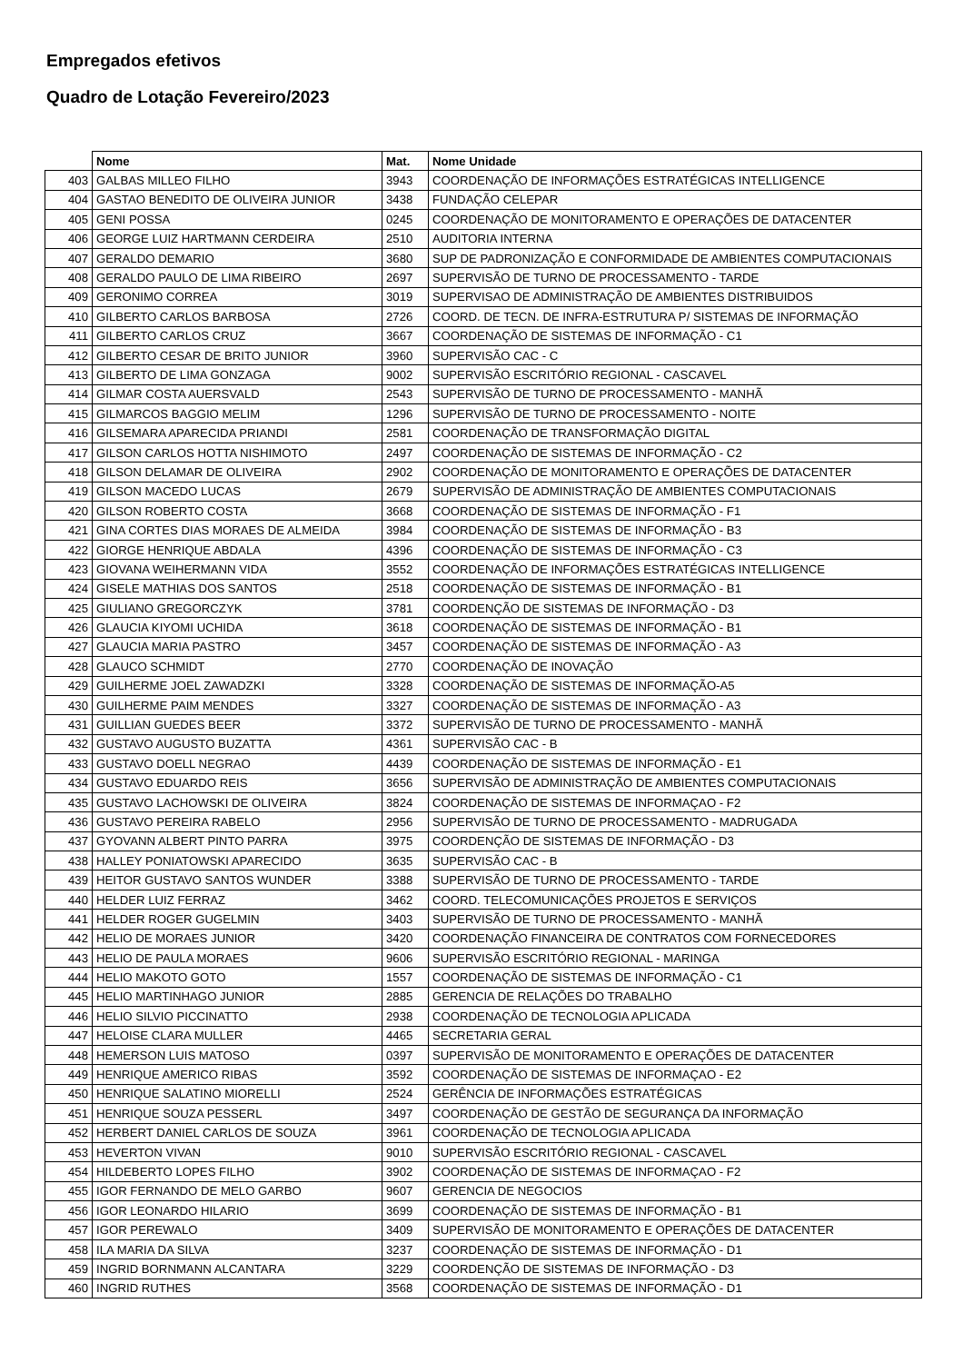Empregados efetivos
Quadro de Lotação Fevereiro/2023
| | Nome | Mat. | Nome Unidade |
| --- | --- | --- | --- |
| 403 | GALBAS MILLEO FILHO | 3943 | COORDENAÇÃO DE INFORMAÇÕES ESTRATÉGICAS INTELLIGENCE |
| 404 | GASTAO BENEDITO DE OLIVEIRA JUNIOR | 3438 | FUNDAÇÃO CELEPAR |
| 405 | GENI POSSA | 0245 | COORDENAÇÃO DE MONITORAMENTO E OPERAÇÕES DE DATACENTER |
| 406 | GEORGE LUIZ HARTMANN CERDEIRA | 2510 | AUDITORIA INTERNA |
| 407 | GERALDO DEMARIO | 3680 | SUP DE PADRONIZAÇÃO E CONFORMIDADE DE AMBIENTES COMPUTACIONAIS |
| 408 | GERALDO PAULO DE LIMA RIBEIRO | 2697 | SUPERVISÃO DE TURNO DE PROCESSAMENTO - TARDE |
| 409 | GERONIMO CORREA | 3019 | SUPERVISAO DE ADMINISTRAÇÃO DE AMBIENTES DISTRIBUIDOS |
| 410 | GILBERTO CARLOS BARBOSA | 2726 | COORD. DE TECN. DE INFRA-ESTRUTURA P/ SISTEMAS DE INFORMAÇÃO |
| 411 | GILBERTO CARLOS CRUZ | 3667 | COORDENAÇÃO DE SISTEMAS DE INFORMAÇÃO - C1 |
| 412 | GILBERTO CESAR DE BRITO JUNIOR | 3960 | SUPERVISÃO CAC - C |
| 413 | GILBERTO DE LIMA GONZAGA | 9002 | SUPERVISÃO ESCRITÓRIO REGIONAL - CASCAVEL |
| 414 | GILMAR COSTA AUERSVALD | 2543 | SUPERVISÃO DE TURNO DE PROCESSAMENTO - MANHÃ |
| 415 | GILMARCOS BAGGIO MELIM | 1296 | SUPERVISÃO DE TURNO DE PROCESSAMENTO - NOITE |
| 416 | GILSEMARA APARECIDA PRIANDI | 2581 | COORDENAÇÃO DE TRANSFORMAÇÃO DIGITAL |
| 417 | GILSON CARLOS HOTTA NISHIMOTO | 2497 | COORDENAÇÃO DE SISTEMAS DE INFORMAÇÃO - C2 |
| 418 | GILSON DELAMAR DE OLIVEIRA | 2902 | COORDENAÇÃO DE MONITORAMENTO E OPERAÇÕES DE DATACENTER |
| 419 | GILSON MACEDO LUCAS | 2679 | SUPERVISÃO DE ADMINISTRAÇÃO DE AMBIENTES COMPUTACIONAIS |
| 420 | GILSON ROBERTO COSTA | 3668 | COORDENAÇÃO DE SISTEMAS DE INFORMAÇÃO - F1 |
| 421 | GINA CORTES DIAS MORAES DE ALMEIDA | 3984 | COORDENAÇÃO DE SISTEMAS DE INFORMAÇÃO - B3 |
| 422 | GIORGE HENRIQUE ABDALA | 4396 | COORDENAÇÃO DE SISTEMAS DE INFORMAÇÃO - C3 |
| 423 | GIOVANA WEIHERMANN VIDA | 3552 | COORDENAÇÃO DE INFORMAÇÕES ESTRATÉGICAS INTELLIGENCE |
| 424 | GISELE MATHIAS DOS SANTOS | 2518 | COORDENAÇÃO DE SISTEMAS DE INFORMAÇÃO - B1 |
| 425 | GIULIANO GREGORCZYK | 3781 | COORDENÇÃO DE SISTEMAS DE INFORMAÇÃO - D3 |
| 426 | GLAUCIA KIYOMI UCHIDA | 3618 | COORDENAÇÃO DE SISTEMAS DE INFORMAÇÃO - B1 |
| 427 | GLAUCIA MARIA PASTRO | 3457 | COORDENAÇÃO DE SISTEMAS DE INFORMAÇÃO - A3 |
| 428 | GLAUCO SCHMIDT | 2770 | COORDENAÇÃO DE INOVAÇÃO |
| 429 | GUILHERME JOEL ZAWADZKI | 3328 | COORDENAÇÃO DE SISTEMAS DE INFORMAÇÃO-A5 |
| 430 | GUILHERME PAIM MENDES | 3327 | COORDENAÇÃO DE SISTEMAS DE INFORMAÇÃO - A3 |
| 431 | GUILLIAN GUEDES BEER | 3372 | SUPERVISÃO DE TURNO DE PROCESSAMENTO - MANHÃ |
| 432 | GUSTAVO AUGUSTO BUZATTA | 4361 | SUPERVISÃO CAC - B |
| 433 | GUSTAVO DOELL NEGRAO | 4439 | COORDENAÇÃO DE SISTEMAS DE INFORMAÇÃO - E1 |
| 434 | GUSTAVO EDUARDO REIS | 3656 | SUPERVISÃO DE ADMINISTRAÇÃO DE AMBIENTES COMPUTACIONAIS |
| 435 | GUSTAVO LACHOWSKI DE OLIVEIRA | 3824 | COORDENAÇÃO DE SISTEMAS DE INFORMAÇAO - F2 |
| 436 | GUSTAVO PEREIRA RABELO | 2956 | SUPERVISÃO DE TURNO DE PROCESSAMENTO - MADRUGADA |
| 437 | GYOVANN ALBERT PINTO PARRA | 3975 | COORDENÇÃO DE SISTEMAS DE INFORMAÇÃO - D3 |
| 438 | HALLEY PONIATOWSKI APARECIDO | 3635 | SUPERVISÃO CAC - B |
| 439 | HEITOR GUSTAVO SANTOS WUNDER | 3388 | SUPERVISÃO DE TURNO DE PROCESSAMENTO - TARDE |
| 440 | HELDER LUIZ FERRAZ | 3462 | COORD. TELECOMUNICAÇÕES PROJETOS E SERVIÇOS |
| 441 | HELDER ROGER GUGELMIN | 3403 | SUPERVISÃO DE TURNO DE PROCESSAMENTO - MANHÃ |
| 442 | HELIO DE MORAES JUNIOR | 3420 | COORDENAÇÃO FINANCEIRA DE CONTRATOS COM FORNECEDORES |
| 443 | HELIO DE PAULA MORAES | 9606 | SUPERVISÃO ESCRITÓRIO REGIONAL - MARINGA |
| 444 | HELIO MAKOTO GOTO | 1557 | COORDENAÇÃO DE SISTEMAS DE INFORMAÇÃO - C1 |
| 445 | HELIO MARTINHAGO JUNIOR | 2885 | GERENCIA DE RELAÇÕES DO TRABALHO |
| 446 | HELIO SILVIO PICCINATTO | 2938 | COORDENAÇÃO DE TECNOLOGIA APLICADA |
| 447 | HELOISE CLARA MULLER | 4465 | SECRETARIA GERAL |
| 448 | HEMERSON LUIS MATOSO | 0397 | SUPERVISÃO DE MONITORAMENTO E OPERAÇÕES DE DATACENTER |
| 449 | HENRIQUE AMERICO RIBAS | 3592 | COORDENAÇÃO DE SISTEMAS DE INFORMAÇAO - E2 |
| 450 | HENRIQUE SALATINO MIORELLI | 2524 | GERÊNCIA DE INFORMAÇÕES ESTRATÉGICAS |
| 451 | HENRIQUE SOUZA PESSERL | 3497 | COORDENAÇÃO DE GESTÃO DE SEGURANÇA DA INFORMAÇÃO |
| 452 | HERBERT DANIEL CARLOS DE SOUZA | 3961 | COORDENAÇÃO DE TECNOLOGIA APLICADA |
| 453 | HEVERTON VIVAN | 9010 | SUPERVISÃO ESCRITÓRIO REGIONAL - CASCAVEL |
| 454 | HILDEBERTO LOPES FILHO | 3902 | COORDENAÇÃO DE SISTEMAS DE INFORMAÇAO - F2 |
| 455 | IGOR FERNANDO DE MELO GARBO | 9607 | GERENCIA DE NEGOCIOS |
| 456 | IGOR LEONARDO HILARIO | 3699 | COORDENAÇÃO DE SISTEMAS DE INFORMAÇÃO - B1 |
| 457 | IGOR PEREWALO | 3409 | SUPERVISÃO DE MONITORAMENTO E OPERAÇÕES DE DATACENTER |
| 458 | ILA MARIA DA SILVA | 3237 | COORDENAÇÃO DE SISTEMAS DE INFORMAÇÃO - D1 |
| 459 | INGRID BORNMANN ALCANTARA | 3229 | COORDENÇÃO DE SISTEMAS DE INFORMAÇÃO - D3 |
| 460 | INGRID RUTHES | 3568 | COORDENAÇÃO DE SISTEMAS DE INFORMAÇÃO - D1 |